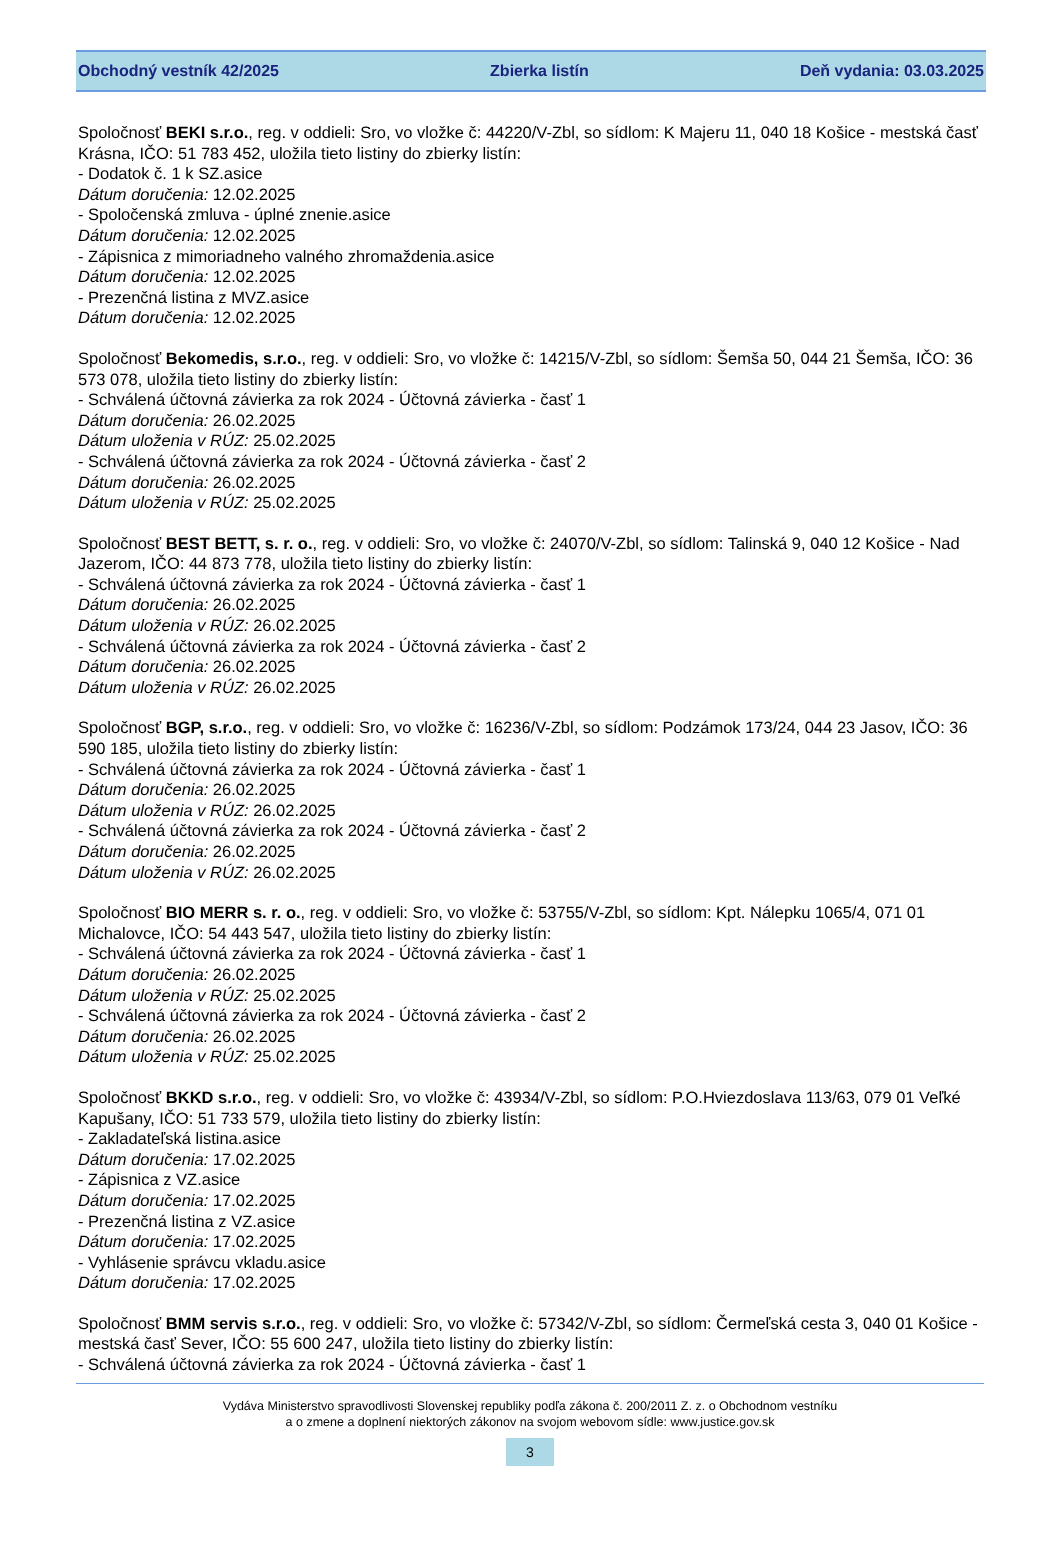Obchodný vestník 42/2025 Zbierka listín Deň vydania: 03.03.2025
Spoločnosť BEKI s.r.o., reg. v oddieli: Sro, vo vložke č: 44220/V-Zbl, so sídlom: K Majeru 11, 040 18 Košice - mestská časť Krásna, IČO: 51 783 452, uložila tieto listiny do zbierky listín:
- Dodatok č. 1 k SZ.asice
Dátum doručenia: 12.02.2025
- Spoločenská zmluva - úplné znenie.asice
Dátum doručenia: 12.02.2025
- Zápisnica z mimoriadneho valného zhromaždenia.asice
Dátum doručenia: 12.02.2025
- Prezenčná listina z MVZ.asice
Dátum doručenia: 12.02.2025
Spoločnosť Bekomedis, s.r.o., reg. v oddieli: Sro, vo vložke č: 14215/V-Zbl, so sídlom: Šemša 50, 044 21 Šemša, IČO: 36 573 078, uložila tieto listiny do zbierky listín:
- Schválená účtovná závierka za rok 2024 - Účtovná závierka - časť 1
Dátum doručenia: 26.02.2025
Dátum uloženia v RÚZ: 25.02.2025
- Schválená účtovná závierka za rok 2024 - Účtovná závierka - časť 2
Dátum doručenia: 26.02.2025
Dátum uloženia v RÚZ: 25.02.2025
Spoločnosť BEST BETT, s. r. o., reg. v oddieli: Sro, vo vložke č: 24070/V-Zbl, so sídlom: Talinská 9, 040 12 Košice - Nad Jazerom, IČO: 44 873 778, uložila tieto listiny do zbierky listín:
- Schválená účtovná závierka za rok 2024 - Účtovná závierka - časť 1
Dátum doručenia: 26.02.2025
Dátum uloženia v RÚZ: 26.02.2025
- Schválená účtovná závierka za rok 2024 - Účtovná závierka - časť 2
Dátum doručenia: 26.02.2025
Dátum uloženia v RÚZ: 26.02.2025
Spoločnosť BGP, s.r.o., reg. v oddieli: Sro, vo vložke č: 16236/V-Zbl, so sídlom: Podzámok 173/24, 044 23 Jasov, IČO: 36 590 185, uložila tieto listiny do zbierky listín:
- Schválená účtovná závierka za rok 2024 - Účtovná závierka - časť 1
Dátum doručenia: 26.02.2025
Dátum uloženia v RÚZ: 26.02.2025
- Schválená účtovná závierka za rok 2024 - Účtovná závierka - časť 2
Dátum doručenia: 26.02.2025
Dátum uloženia v RÚZ: 26.02.2025
Spoločnosť BIO MERR s. r. o., reg. v oddieli: Sro, vo vložke č: 53755/V-Zbl, so sídlom: Kpt. Nálepku 1065/4, 071 01 Michalovce, IČO: 54 443 547, uložila tieto listiny do zbierky listín:
- Schválená účtovná závierka za rok 2024 - Účtovná závierka - časť 1
Dátum doručenia: 26.02.2025
Dátum uloženia v RÚZ: 25.02.2025
- Schválená účtovná závierka za rok 2024 - Účtovná závierka - časť 2
Dátum doručenia: 26.02.2025
Dátum uloženia v RÚZ: 25.02.2025
Spoločnosť BKKD s.r.o., reg. v oddieli: Sro, vo vložke č: 43934/V-Zbl, so sídlom: P.O.Hviezdoslava 113/63, 079 01 Veľké Kapušany, IČO: 51 733 579, uložila tieto listiny do zbierky listín:
- Zakladateľská listina.asice
Dátum doručenia: 17.02.2025
- Zápisnica z VZ.asice
Dátum doručenia: 17.02.2025
- Prezenčná listina z VZ.asice
Dátum doručenia: 17.02.2025
- Vyhlásenie správcu vkladu.asice
Dátum doručenia: 17.02.2025
Spoločnosť BMM servis s.r.o., reg. v oddieli: Sro, vo vložke č: 57342/V-Zbl, so sídlom: Čermeľská cesta 3, 040 01 Košice - mestská časť Sever, IČO: 55 600 247, uložila tieto listiny do zbierky listín:
- Schválená účtovná závierka za rok 2024 - Účtovná závierka - časť 1
Vydáva Ministerstvo spravodlivosti Slovenskej republiky podľa zákona č. 200/2011 Z. z. o Obchodnom vestníku
a o zmene a doplnení niektorých zákonov na svojom webovom sídle: www.justice.gov.sk
3